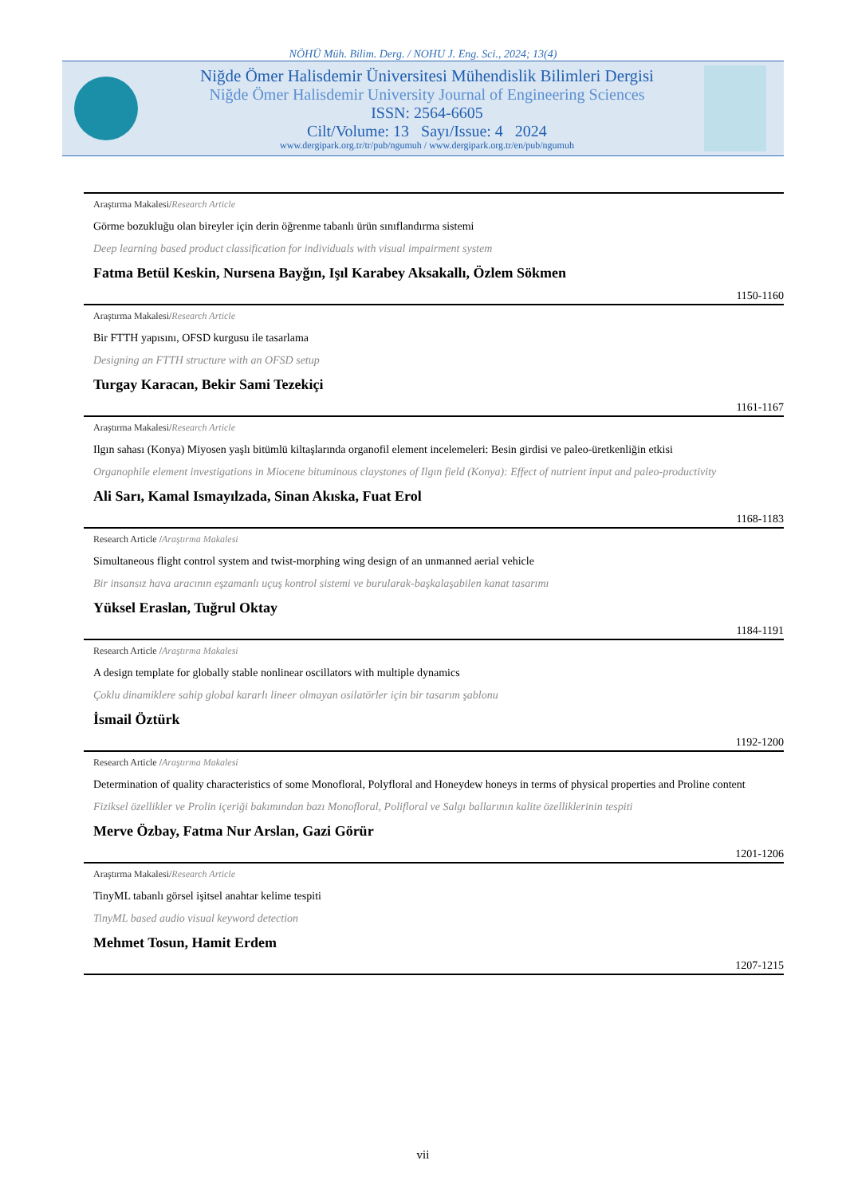NÖHÜ Müh. Bilim. Derg. / NOHU J. Eng. Sci., 2024; 13(4)
Niğde Ömer Halisdemir Üniversitesi Mühendislik Bilimleri Dergisi
Niğde Ömer Halisdemir University Journal of Engineering Sciences
ISSN: 2564-6605
Cilt/Volume: 13 Sayı/Issue: 4 2024
www.dergipark.org.tr/tr/pub/ngumuh / www.dergipark.org.tr/en/pub/ngumuh
Araştırma Makalesi/Research Article
Görme bozukluğu olan bireyler için derin öğrenme tabanlı ürün sınıflandırma sistemi
Deep learning based product classification for individuals with visual impairment system
Fatma Betül Keskin, Nursena Bayğın, Işıl Karabey Aksakallı, Özlem Sökmen
1150-1160
Araştırma Makalesi/Research Article
Bir FTTH yapısını, OFSD kurgusu ile tasarlama
Designing an FTTH structure with an OFSD setup
Turgay Karacan, Bekir Sami Tezekiçi
1161-1167
Araştırma Makalesi/Research Article
Ilgın sahası (Konya) Miyosen yaşlı bitümlü kiltaşlarında organofil element incelemeleri: Besin girdisi ve paleo-üretkenliğin etkisi
Organophile element investigations in Miocene bituminous claystones of Ilgın field (Konya): Effect of nutrient input and paleo-productivity
Ali Sarı, Kamal Ismayılzada, Sinan Akıska, Fuat Erol
1168-1183
Research Article /Araştırma Makalesi
Simultaneous flight control system and twist-morphing wing design of an unmanned aerial vehicle
Bir insansız hava aracının eşzamanlı uçuş kontrol sistemi ve burularak-başkalaşabilen kanat tasarımı
Yüksel Eraslan, Tuğrul Oktay
1184-1191
Research Article /Araştırma Makalesi
A design template for globally stable nonlinear oscillators with multiple dynamics
Çoklu dinamiklere sahip global kararlı lineer olmayan osilatörler için bir tasarım şablonu
İsmail Öztürk
1192-1200
Research Article /Araştırma Makalesi
Determination of quality characteristics of some Monofloral, Polyfloral and Honeydew honeys in terms of physical properties and Proline content
Fiziksel özellikler ve Prolin içeriği bakımından bazı Monofloral, Polifloral ve Salgı ballarının kalite özelliklerinin tespiti
Merve Özbay, Fatma Nur Arslan, Gazi Görür
1201-1206
Araştırma Makalesi/Research Article
TinyML tabanlı görsel işitsel anahtar kelime tespiti
TinyML based audio visual keyword detection
Mehmet Tosun, Hamit Erdem
1207-1215
vii